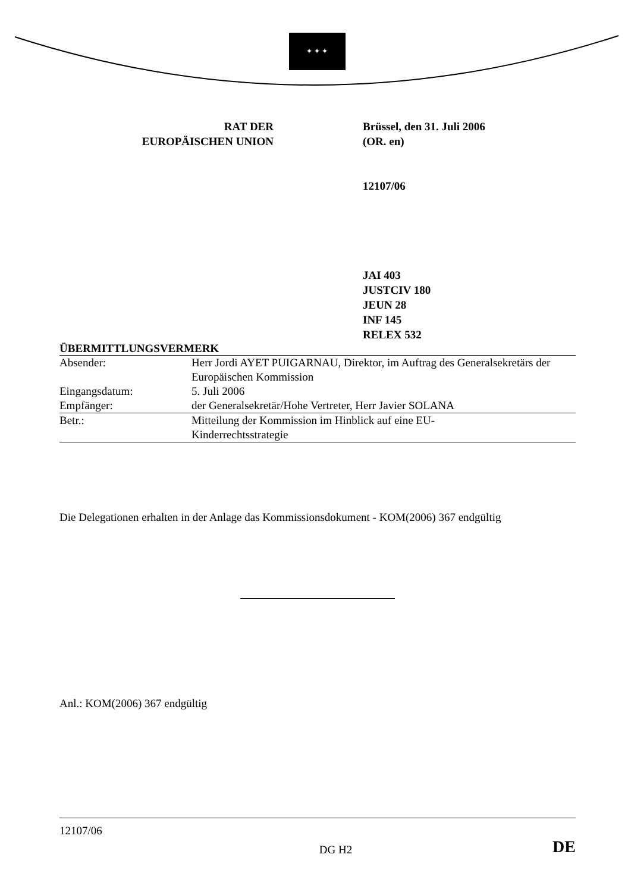✦ ✦ ✦
RAT DER
EUROPÄISCHEN UNION
Brüssel, den 31. Juli 2006
(OR. en)
12107/06
JAI 403
JUSTCIV 180
JEUN 28
INF 145
RELEX 532
ÜBERMITTLUNGSVERMERK
| Absender: | Herr Jordi AYET PUIGARNAU, Direktor, im Auftrag des Generalsekretärs der Europäischen Kommission |
| Eingangsdatum: | 5. Juli 2006 |
| Empfänger: | der Generalsekretär/Hohe Vertreter, Herr Javier SOLANA |
| Betr.: | Mitteilung der Kommission im Hinblick auf eine EU- Kinderrechtsstrategie |
Die Delegationen erhalten in der Anlage das Kommissionsdokument - KOM(2006) 367 endgültig
Anl.: KOM(2006) 367 endgültig
12107/06
DG H2 DE